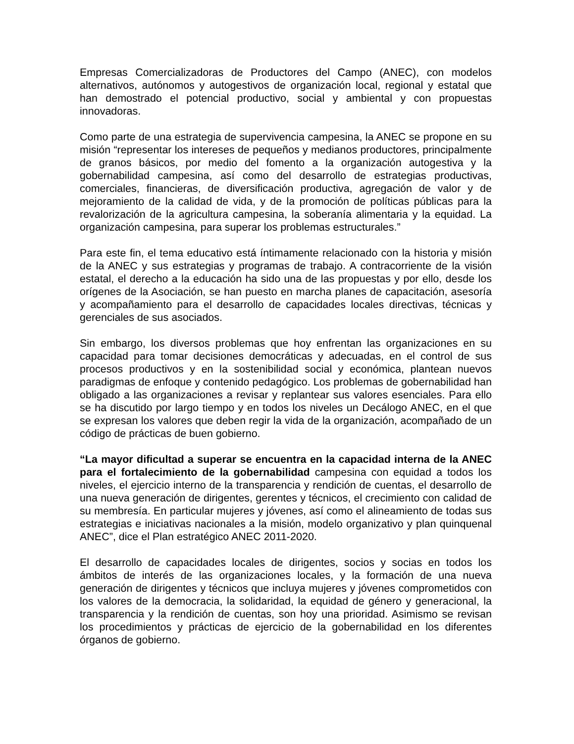Empresas Comercializadoras de Productores del Campo (ANEC), con modelos alternativos, autónomos y autogestivos de organización local, regional y estatal que han demostrado el potencial productivo, social y ambiental y con propuestas innovadoras.
Como parte de una estrategia de supervivencia campesina, la ANEC se propone en su misión “representar los intereses de pequeños y medianos productores, principalmente de granos básicos, por medio del fomento a la organización autogestiva y la gobernabilidad campesina, así como del desarrollo de estrategias productivas, comerciales, financieras, de diversificación productiva, agregación de valor y de mejoramiento de la calidad de vida, y de la promoción de políticas públicas para la revalorización de la agricultura campesina, la soberanía alimentaria y la equidad. La organización campesina, para superar los problemas estructurales.”
Para este fin, el tema educativo está íntimamente relacionado con la historia y misión de la ANEC y sus estrategias y programas de trabajo. A contracorriente de la visión estatal, el derecho a la educación ha sido una de las propuestas y por ello, desde los orígenes de la Asociación, se han puesto en marcha planes de capacitación, asesoría y acompañamiento para el desarrollo de capacidades locales directivas, técnicas y gerenciales de sus asociados.
Sin embargo, los diversos problemas que hoy enfrentan las organizaciones en su capacidad para tomar decisiones democráticas y adecuadas, en el control de sus procesos productivos y en la sostenibilidad social y económica, plantean nuevos paradigmas de enfoque y contenido pedagógico. Los problemas de gobernabilidad han obligado a las organizaciones a revisar y replantear sus valores esenciales. Para ello se ha discutido por largo tiempo y en todos los niveles un Decálogo ANEC, en el que se expresan los valores que deben regir la vida de la organización, acompañado de un código de prácticas de buen gobierno.
“La mayor dificultad a superar se encuentra en la capacidad interna de la ANEC para el fortalecimiento de la gobernabilidad campesina con equidad a todos los niveles, el ejercicio interno de la transparencia y rendición de cuentas, el desarrollo de una nueva generación de dirigentes, gerentes y técnicos, el crecimiento con calidad de su membresía. En particular mujeres y jóvenes, así como el alineamiento de todas sus estrategias e iniciativas nacionales a la misión, modelo organizativo y plan quinquenal ANEC”, dice el Plan estratégico ANEC 2011-2020.
El desarrollo de capacidades locales de dirigentes, socios y socias en todos los ámbitos de interés de las organizaciones locales, y la formación de una nueva generación de dirigentes y técnicos que incluya mujeres y jóvenes comprometidos con los valores de la democracia, la solidaridad, la equidad de género y generacional, la transparencia y la rendición de cuentas, son hoy una prioridad. Asimismo se revisan los procedimientos y prácticas de ejercicio de la gobernabilidad en los diferentes órganos de gobierno.